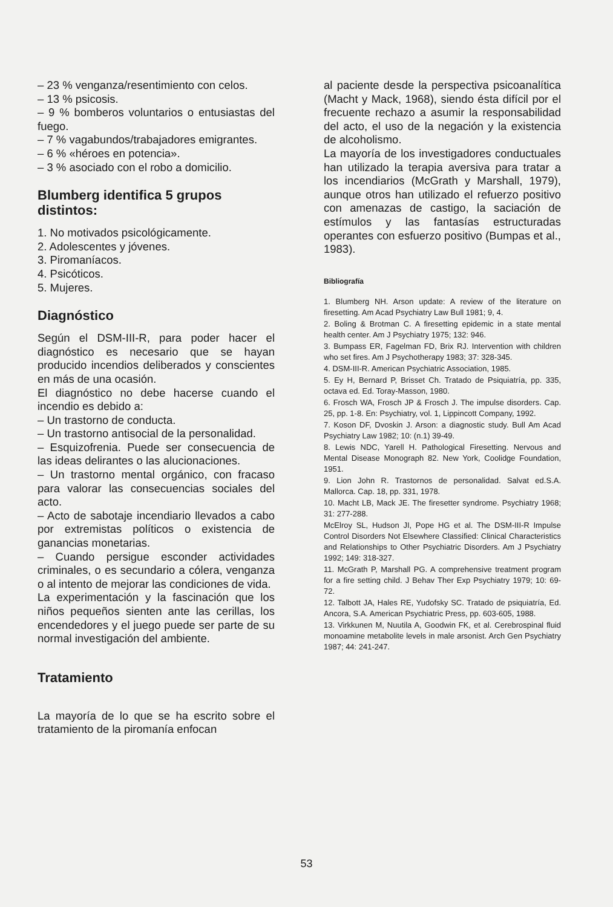– 23 % venganza/resentimiento con celos.
– 13 % psicosis.
– 9 % bomberos voluntarios o entusiastas del fuego.
– 7 % vagabundos/trabajadores emigrantes.
– 6 % «héroes en potencia».
– 3 % asociado con el robo a domicilio.
Blumberg identifica 5 grupos distintos:
1. No motivados psicológicamente.
2. Adolescentes y jóvenes.
3. Piromaníacos.
4. Psicóticos.
5. Mujeres.
Diagnóstico
Según el DSM-III-R, para poder hacer el diagnóstico es necesario que se hayan producido incendios deliberados y conscientes en más de una ocasión.
El diagnóstico no debe hacerse cuando el incendio es debido a:
– Un trastorno de conducta.
– Un trastorno antisocial de la personalidad.
– Esquizofrenia. Puede ser consecuencia de las ideas delirantes o las alucionaciones.
– Un trastorno mental orgánico, con fracaso para valorar las consecuencias sociales del acto.
– Acto de sabotaje incendiario llevados a cabo por extremistas políticos o existencia de ganancias monetarias.
– Cuando persigue esconder actividades criminales, o es secundario a cólera, venganza o al intento de mejorar las condiciones de vida.
La experimentación y la fascinación que los niños pequeños sienten ante las cerillas, los encendedores y el juego puede ser parte de su normal investigación del ambiente.
Tratamiento
La mayoría de lo que se ha escrito sobre el tratamiento de la piromanía enfocan
al paciente desde la perspectiva psicoanalítica (Macht y Mack, 1968), siendo ésta difícil por el frecuente rechazo a asumir la responsabilidad del acto, el uso de la negación y la existencia de alcoholismo.
La mayoría de los investigadores conductuales han utilizado la terapia aversiva para tratar a los incendiarios (McGrath y Marshall, 1979), aunque otros han utilizado el refuerzo positivo con amenazas de castigo, la saciación de estímulos y las fantasías estructuradas operantes con esfuerzo positivo (Bumpas et al., 1983).
Bibliografía
1. Blumberg NH. Arson update: A review of the literature on firesetting. Am Acad Psychiatry Law Bull 1981; 9, 4.
2. Boling & Brotman C. A firesetting epidemic in a state mental health center. Am J Psychiatry 1975; 132: 946.
3. Bumpass ER, Fagelman FD, Brix RJ. Intervention with children who set fires. Am J Psychotherapy 1983; 37: 328-345.
4. DSM-III-R. American Psychiatric Association, 1985.
5. Ey H, Bernard P, Brisset Ch. Tratado de Psiquiatría, pp. 335, octava ed. Ed. Toray-Masson, 1980.
6. Frosch WA, Frosch JP & Frosch J. The impulse disorders. Cap. 25, pp. 1-8. En: Psychiatry, vol. 1, Lippincott Company, 1992.
7. Koson DF, Dvoskin J. Arson: a diagnostic study. Bull Am Acad Psychiatry Law 1982; 10: (n.1) 39-49.
8. Lewis NDC, Yarell H. Pathological Firesetting. Nervous and Mental Disease Monograph 82. New York, Coolidge Foundation, 1951.
9. Lion John R. Trastornos de personalidad. Salvat ed.S.A. Mallorca. Cap. 18, pp. 331, 1978.
10. Macht LB, Mack JE. The firesetter syndrome. Psychiatry 1968; 31: 277-288.
McElroy SL, Hudson JI, Pope HG et al. The DSM-III-R Impulse Control Disorders Not Elsewhere Classified: Clinical Characteristics and Relationships to Other Psychiatric Disorders. Am J Psychiatry 1992; 149: 318-327.
11. McGrath P, Marshall PG. A comprehensive treatment program for a fire setting child. J Behav Ther Exp Psychiatry 1979; 10: 69-72.
12. Talbott JA, Hales RE, Yudofsky SC. Tratado de psiquiatría, Ed. Ancora, S.A. American Psychiatric Press, pp. 603-605, 1988.
13. Virkkunen M, Nuutila A, Goodwin FK, et al. Cerebrospinal fluid monoamine metabolite levels in male arsonist. Arch Gen Psychiatry 1987; 44: 241-247.
53